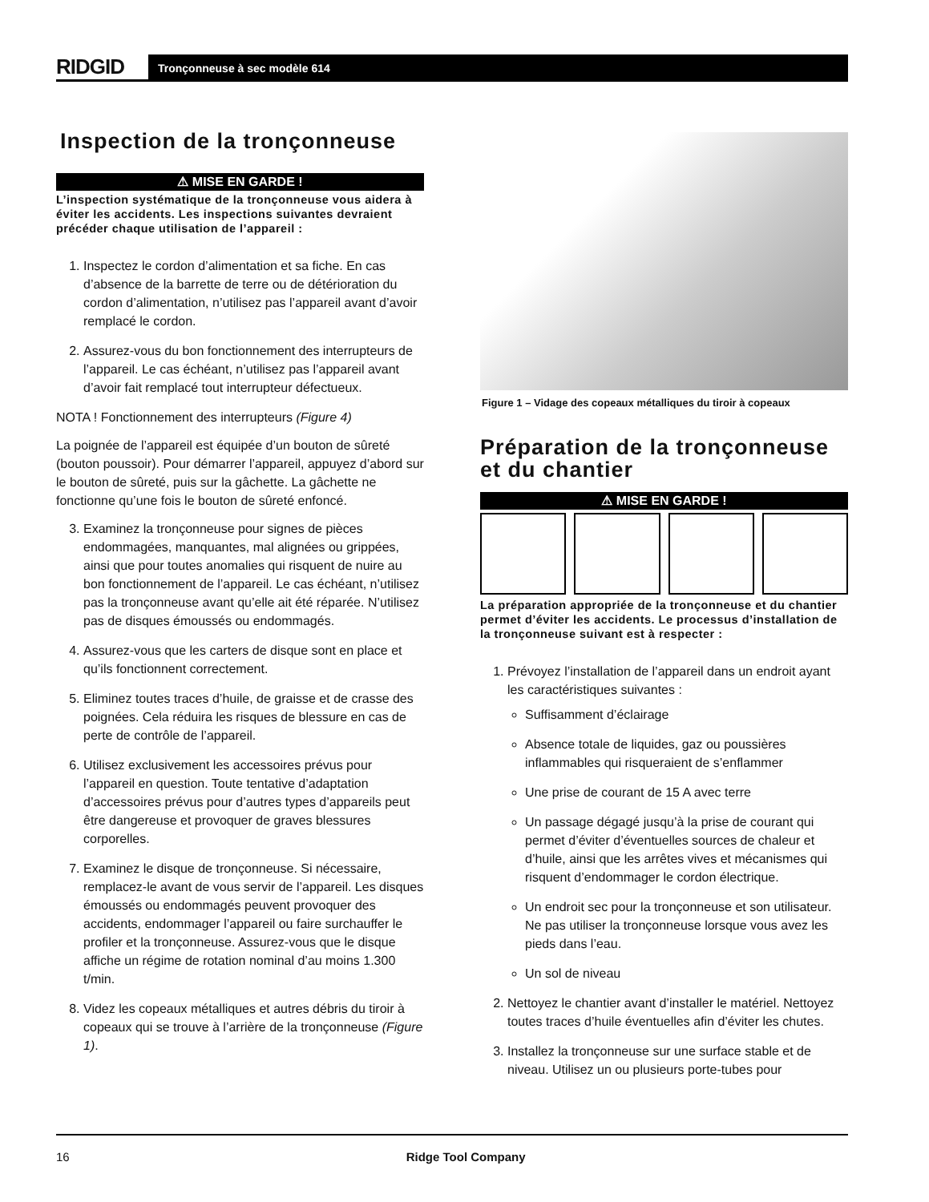RIDGID
Tronçonneuse à sec modèle 614
Inspection de la tronçonneuse
⚠ MISE EN GARDE !
L’inspection systématique de la tronçonneuse vous aidera à éviter les accidents. Les inspections suivantes devraient précéder chaque utilisation de l’appareil :
1. Inspectez le cordon d’alimentation et sa fiche. En cas d’absence de la barrette de terre ou de détérioration du cordon d’alimentation, n’utilisez pas l’appareil avant d’avoir remplacé le cordon.
2. Assurez-vous du bon fonctionnement des interrupteurs de l’appareil. Le cas échéant, n’utilisez pas l’appareil avant d’avoir fait remplacé tout interrupteur défectueux.
NOTA ! Fonctionnement des interrupteurs (Figure 4)
La poignée de l’appareil est équipée d’un bouton de sûreté (bouton poussoir). Pour démarrer l’appareil, appuyez d’abord sur le bouton de sûreté, puis sur la gâchette. La gâchette ne fonctionne qu’une fois le bouton de sûreté enfoncé.
3. Examinez la tronçonneuse pour signes de pièces endommagées, manquantes, mal alignées ou grippées, ainsi que pour toutes anomalies qui risquent de nuire au bon fonctionnement de l’appareil. Le cas échéant, n’utilisez pas la tronçonneuse avant qu’elle ait été réparée. N’utilisez pas de disques émoussés ou endommagés.
4. Assurez-vous que les carters de disque sont en place et qu’ils fonctionnent correctement.
5. Eliminez toutes traces d’huile, de graisse et de crasse des poignées. Cela réduira les risques de blessure en cas de perte de contrôle de l’appareil.
6. Utilisez exclusivement les accessoires prévus pour l’appareil en question. Toute tentative d’adaptation d’accessoires prévus pour d’autres types d’appareils peut être dangereuse et provoquer de graves blessures corporelles.
7. Examinez le disque de tronçonneuse. Si nécessaire, remplacez-le avant de vous servir de l’appareil. Les disques émoussés ou endommagés peuvent provoquer des accidents, endommager l’appareil ou faire surchauffer le profiler et la tronçonneuse. Assurez-vous que le disque affiche un régime de rotation nominal d’au moins 1.300 t/min.
8. Videz les copeaux métalliques et autres débris du tiroir à copeaux qui se trouve à l’arrière de la tronçonneuse (Figure 1).
Figure 1 – Vidage des copeaux métalliques du tiroir à copeaux
Préparation de la tronçonneuse et du chantier
⚠ MISE EN GARDE !
La préparation appropriée de la tronçonneuse et du chantier permet d’éviter les accidents. Le processus d’installation de la tronçonneuse suivant est à respecter :
1. Prévoyez l’installation de l’appareil dans un endroit ayant les caractéristiques suivantes :
Suffisamment d’éclairage
Absence totale de liquides, gaz ou poussières inflammables qui risqueraient de s’enflammer
Une prise de courant de 15 A avec terre
Un passage dégagé jusqu’à la prise de courant qui permet d’éviter d’éventuelles sources de chaleur et d’huile, ainsi que les arrêtes vives et mécanismes qui risquent d’endommager le cordon électrique.
Un endroit sec pour la tronçonneuse et son utilisateur. Ne pas utiliser la tronçonneuse lorsque vous avez les pieds dans l’eau.
Un sol de niveau
2. Nettoyez le chantier avant d’installer le matériel. Nettoyez toutes traces d’huile éventuelles afin d’éviter les chutes.
3. Installez la tronçonneuse sur une surface stable et de niveau. Utilisez un ou plusieurs porte-tubes pour
16 Ridge Tool Company